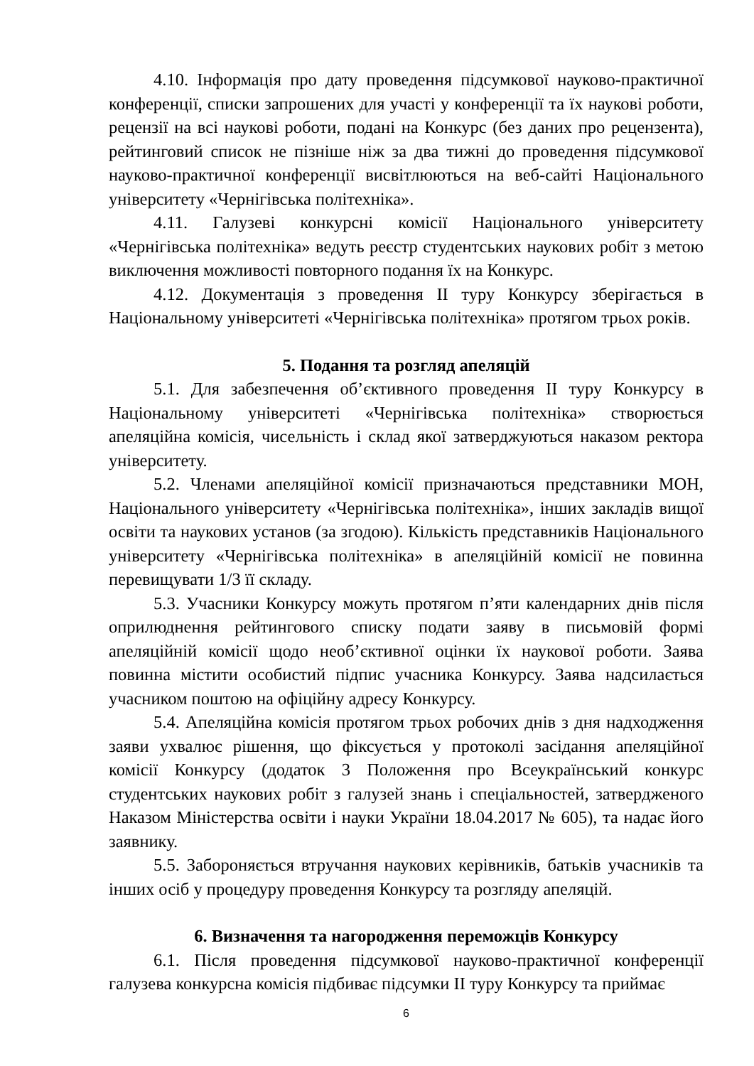4.10. Інформація про дату проведення підсумкової науково-практичної конференції, списки запрошених для участі у конференції та їх наукові роботи, рецензії на всі наукові роботи, подані на Конкурс (без даних про рецензента), рейтинговий список не пізніше ніж за два тижні до проведення підсумкової науково-практичної конференції висвітлюються на веб-сайті Національного університету «Чернігівська політехніка».
4.11. Галузеві конкурсні комісії Національного університету «Чернігівська політехніка» ведуть реєстр студентських наукових робіт з метою виключення можливості повторного подання їх на Конкурс.
4.12. Документація з проведення ІІ туру Конкурсу зберігається в Національному університеті «Чернігівська політехніка» протягом трьох років.
5. Подання та розгляд апеляцій
5.1. Для забезпечення об’єктивного проведення ІІ туру Конкурсу в Національному університеті «Чернігівська політехніка» створюється апеляційна комісія, чисельність і склад якої затверджуються наказом ректора університету.
5.2. Членами апеляційної комісії призначаються представники МОН, Національного університету «Чернігівська політехніка», інших закладів вищої освіти та наукових установ (за згодою). Кількість представників Національного університету «Чернігівська політехніка» в апеляційній комісії не повинна перевищувати 1/3 її складу.
5.3. Учасники Конкурсу можуть протягом п’яти календарних днів після оприлюднення рейтингового списку подати заяву в письмовій формі апеляційній комісії щодо необ’єктивної оцінки їх наукової роботи. Заява повинна містити особистий підпис учасника Конкурсу. Заява надсилається учасником поштою на офіційну адресу Конкурсу.
5.4. Апеляційна комісія протягом трьох робочих днів з дня надходження заяви ухвалює рішення, що фіксується у протоколі засідання апеляційної комісії Конкурсу (додаток 3 Положення про Всеукраїнський конкурс студентських наукових робіт з галузей знань і спеціальностей, затвердженого Наказом Міністерства освіти і науки України 18.04.2017 № 605), та надає його заявнику.
5.5. Забороняється втручання наукових керівників, батьків учасників та інших осіб у процедуру проведення Конкурсу та розгляду апеляцій.
6. Визначення та нагородження переможців Конкурсу
6.1. Після проведення підсумкової науково-практичної конференції галузева конкурсна комісія підбиває підсумки ІІ туру Конкурсу та приймає
6